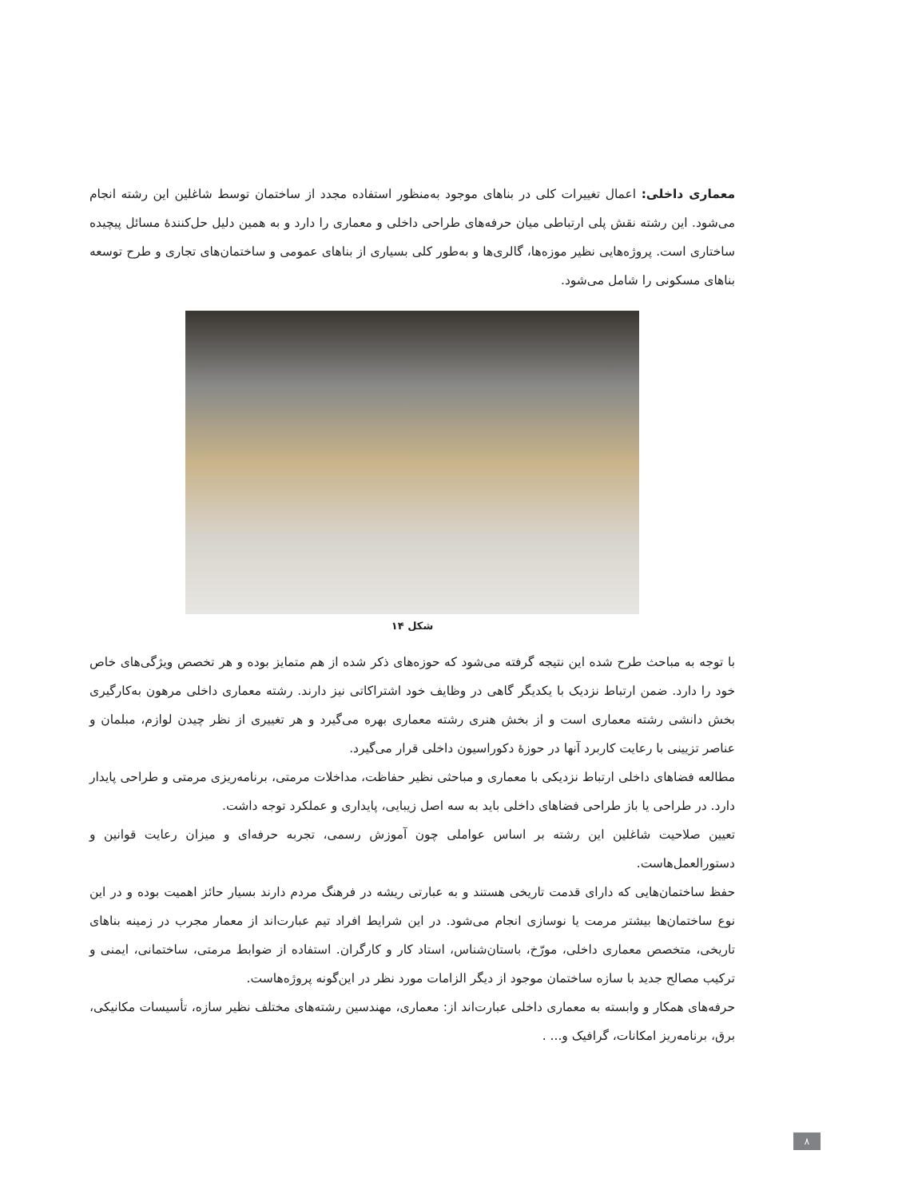معماری داخلی: اعمال تغییرات کلی در بناهای موجود به‌منظور استفاده مجدد از ساختمان توسط شاغلین این رشته انجام می‌شود. این رشته نقش پلی ارتباطی میان حرفه‌های طراحی داخلی و معماری را دارد و به همین دلیل حل‌کنندهٔ مسائل پیچیده ساختاری است. پروژه‌هایی نظیر موزه‌ها، گالری‌ها و به‌طور کلی بسیاری از بناهای عمومی و ساختمان‌های تجاری و طرح توسعه بناهای مسکونی را شامل می‌شود.
شکل ۱۴
با توجه به مباحث طرح شده این نتیجه گرفته می‌شود که حوزه‌های ذکر شده از هم متمایز بوده و هر تخصص ویژگی‌های خاص خود را دارد. ضمن ارتباط نزدیک با یکدیگر گاهی در وظایف خود اشتراکاتی نیز دارند. رشته معماری داخلی مرهون به‌کارگیری بخش دانشی رشته معماری است و از بخش هنری رشته معماری بهره می‌گیرد و هر تغییری از نظر چیدن لوازم، مبلمان و عناصر تزیینی با رعایت کاربرد آنها در حوزهٔ دکوراسیون داخلی قرار می‌گیرد.
مطالعه فضاهای داخلی ارتباط نزدیکی با معماری و مباحثی نظیر حفاظت، مداخلات مرمتی، برنامه‌ریزی مرمتی و طراحی پایدار دارد. در طراحی یا باز طراحی فضاهای داخلی باید به سه اصل زیبایی، پایداری و عملکرد توجه داشت.
تعیین صلاحیت شاغلین این رشته بر اساس عواملی چون آموزش رسمی، تجربه حرفه‌ای و میزان رعایت قوانین و دستورالعمل‌هاست.
حفظ ساختمان‌هایی که دارای قدمت تاریخی هستند و به عبارتی ریشه در فرهنگ مردم دارند بسیار حائز اهمیت بوده و در این نوع ساختمان‌ها بیشتر مرمت یا نوسازی انجام می‌شود. در این شرایط افراد تیم عبارت‌اند از معمار مجرب در زمینه بناهای تاریخی، متخصص معماری داخلی، مورّخ، باستان‌شناس، استاد کار و کارگران. استفاده از ضوابط مرمتی، ساختمانی، ایمنی و ترکیب مصالح جدید با سازه ساختمان موجود از دیگر الزامات مورد نظر در این‌گونه پروژه‌هاست.
حرفه‌های همکار و وابسته به معماری داخلی عبارت‌اند از: معماری، مهندسین رشته‌های مختلف نظیر سازه، تأسیسات مکانیکی، برق، برنامه‌ریز امکانات، گرافیک و... .
۸